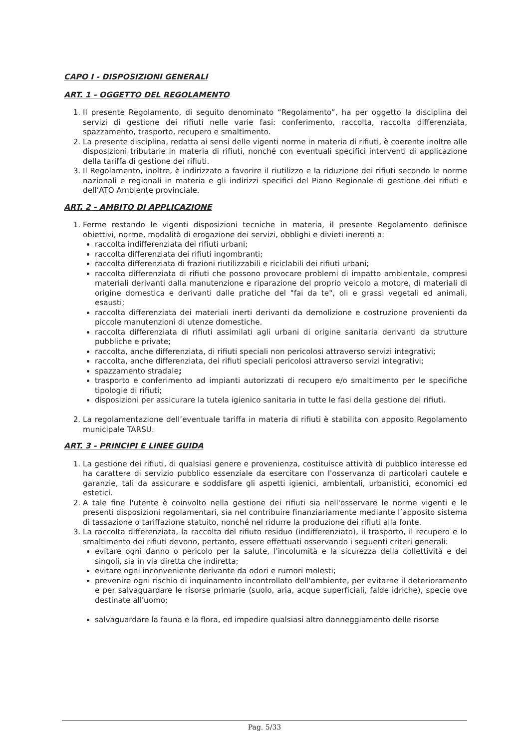CAPO I - DISPOSIZIONI GENERALI
ART. 1 - OGGETTO DEL REGOLAMENTO
1. Il presente Regolamento, di seguito denominato “Regolamento”, ha per oggetto la disciplina dei servizi di gestione dei rifiuti nelle varie fasi: conferimento, raccolta, raccolta differenziata, spazzamento, trasporto, recupero e smaltimento.
2. La presente disciplina, redatta ai sensi delle vigenti norme in materia di rifiuti, è coerente inoltre alle disposizioni tributarie in materia di rifiuti, nonché con eventuali specifici interventi di applicazione della tariffa di gestione dei rifiuti.
3. Il Regolamento, inoltre, è indirizzato a favorire il riutilizzo e la riduzione dei rifiuti secondo le norme nazionali e regionali in materia e gli indirizzi specifici del Piano Regionale di gestione dei rifiuti e dell’ATO Ambiente provinciale.
ART. 2 - AMBITO DI APPLICAZIONE
1. Ferme restando le vigenti disposizioni tecniche in materia, il presente Regolamento definisce obiettivi, norme, modalità di erogazione dei servizi, obblighi e divieti inerenti a:
raccolta indifferenziata dei rifiuti urbani;
raccolta differenziata dei rifiuti ingombranti;
raccolta differenziata di frazioni riutilizzabili e riciclabili dei rifiuti urbani;
raccolta differenziata di rifiuti che possono provocare problemi di impatto ambientale, compresi materiali derivanti dalla manutenzione e riparazione del proprio veicolo a motore, di materiali di origine domestica e derivanti dalle pratiche del "fai da te", oli e grassi vegetali ed animali, esausti;
raccolta differenziata dei materiali inerti derivanti da demolizione e costruzione provenienti da piccole manutenzioni di utenze domestiche.
raccolta differenziata di rifiuti assimilati agli urbani di origine sanitaria derivanti da strutture pubbliche e private;
raccolta, anche differenziata, di rifiuti speciali non pericolosi attraverso servizi integrativi;
raccolta, anche differenziata, dei rifiuti speciali pericolosi attraverso servizi integrativi;
spazzamento stradale;
trasporto e conferimento ad impianti autorizzati di recupero e/o smaltimento per le specifiche tipologie di rifiuti;
disposizioni per assicurare la tutela igienico sanitaria in tutte le fasi della gestione dei rifiuti.
2. La regolamentazione dell’eventuale tariffa in materia di rifiuti è stabilita con apposito Regolamento municipale TARSU.
ART. 3 - PRINCIPI E LINEE GUIDA
1. La gestione dei rifiuti, di qualsiasi genere e provenienza, costituisce attività di pubblico interesse ed ha carattere di servizio pubblico essenziale da esercitare con l'osservanza di particolari cautele e garanzie, tali da assicurare e soddisfare gli aspetti igienici, ambientali, urbanistici, economici ed estetici.
2. A tale fine l'utente è coinvolto nella gestione dei rifiuti sia nell'osservare le norme vigenti e le presenti disposizioni regolamentari, sia nel contribuire finanziariamente mediante l’apposito sistema di tassazione o tariffazione statuito, nonché nel ridurre la produzione dei rifiuti alla fonte.
3. La raccolta differenziata, la raccolta del rifiuto residuo (indifferenziato), il trasporto, il recupero e lo smaltimento dei rifiuti devono, pertanto, essere effettuati osservando i seguenti criteri generali:
evitare ogni danno o pericolo per la salute, l'incolumità e la sicurezza della collettività e dei singoli, sia in via diretta che indiretta;
evitare ogni inconveniente derivante da odori e rumori molesti;
prevenire ogni rischio di inquinamento incontrollato dell'ambiente, per evitarne il deterioramento e per salvaguardare le risorse primarie (suolo, aria, acque superficiali, falde idriche), specie ove destinate all'uomo;
salvaguardare la fauna e la flora, ed impedire qualsiasi altro danneggiamento delle risorse
Pag. 5/33